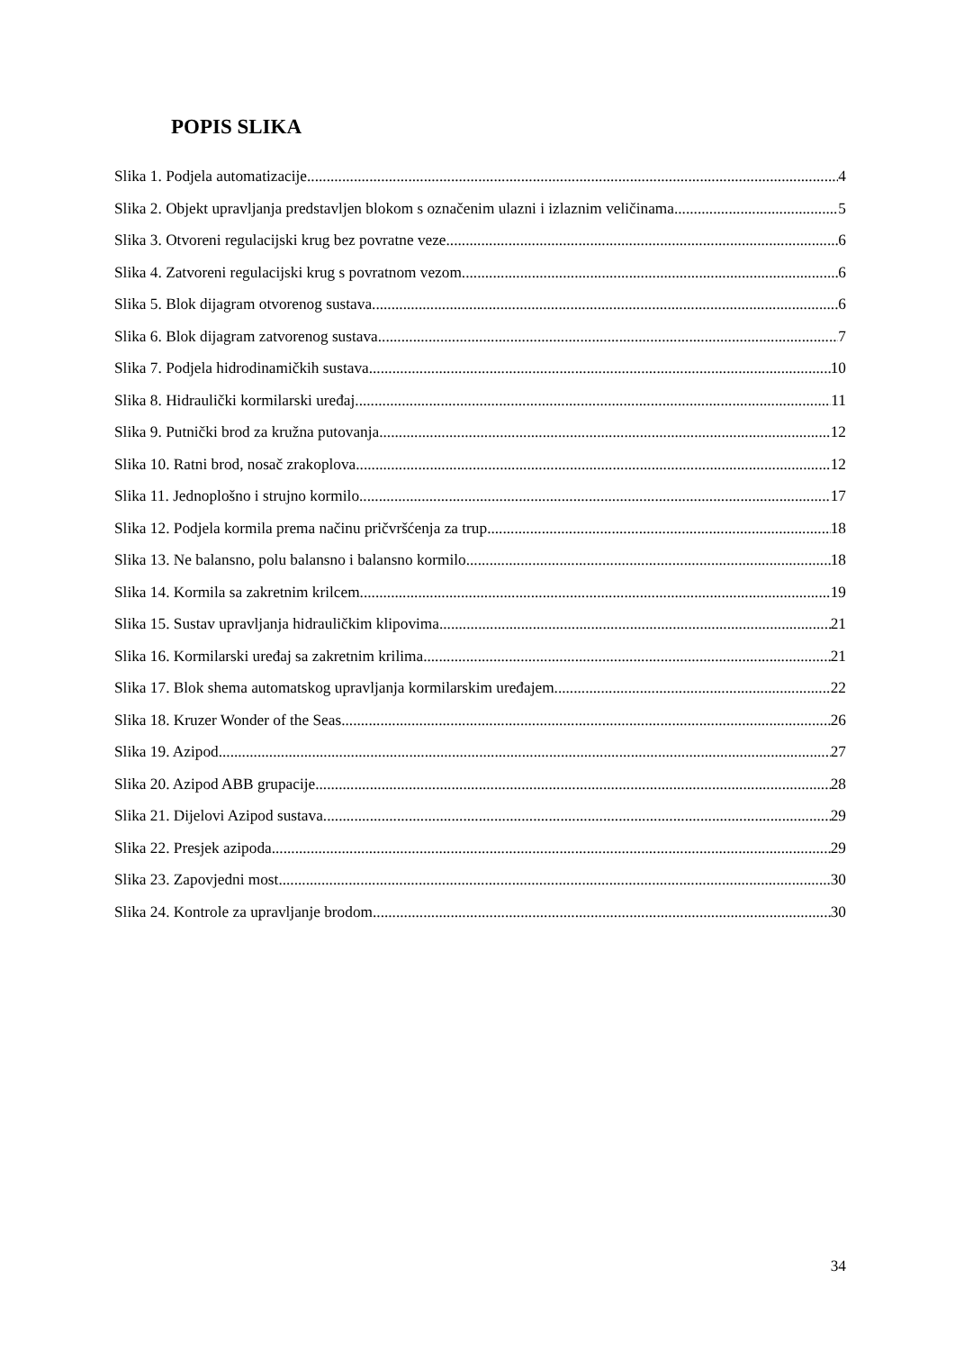POPIS SLIKA
Slika 1. Podjela automatizacije 4
Slika 2. Objekt upravljanja predstavljen blokom s označenim ulazni i izlaznim veličinama 5
Slika 3. Otvoreni regulacijski krug bez povratne veze 6
Slika 4. Zatvoreni regulacijski krug s povratnom vezom 6
Slika 5. Blok dijagram otvorenog sustava 6
Slika 6. Blok dijagram zatvorenog sustava 7
Slika 7. Podjela hidrodinamičkih sustava 10
Slika 8. Hidraulički kormilarski uređaj 11
Slika 9. Putnički brod za kružna putovanja 12
Slika 10. Ratni brod, nosač zrakoplova 12
Slika 11. Jednoplošno i strujno kormilo 17
Slika 12. Podjela kormila prema načinu pričvršćenja za trup 18
Slika 13. Ne balansno, polu balansno i balansno kormilo 18
Slika 14. Kormila sa zakretnim krilcem 19
Slika 15. Sustav upravljanja hidrauličkim klipovima 21
Slika 16. Kormilarski uređaj sa zakretnim krilima 21
Slika 17. Blok shema automatskog upravljanja kormilarskim uređajem 22
Slika 18. Kruzer Wonder of the Seas 26
Slika 19. Azipod 27
Slika 20. Azipod ABB grupacije 28
Slika 21. Dijelovi Azipod sustava 29
Slika 22. Presjek azipoda 29
Slika 23. Zapovjedni most 30
Slika 24. Kontrole za upravljanje brodom 30
34